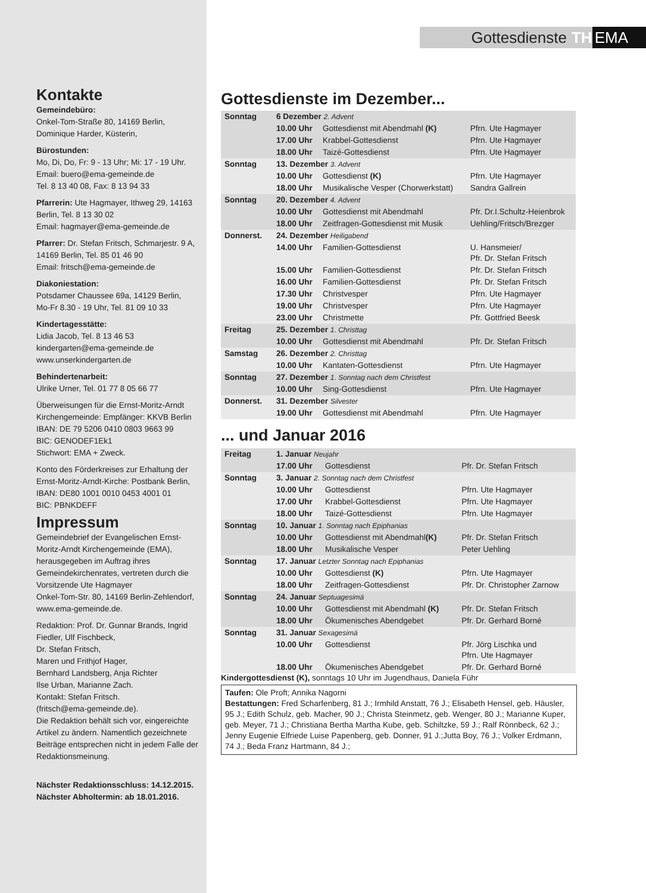Kontakte
Gemeindebüro:
Onkel-Tom-Straße 80, 14169 Berlin,
Dominique Harder, Küsterin,
Bürostunden:
Mo, Di, Do, Fr: 9 - 13 Uhr; Mi: 17 - 19 Uhr.
Email: buero@ema-gemeinde.de
Tel. 8 13 40 08, Fax: 8 13 94 33
Pfarrerin: Ute Hagmayer, Ithweg 29, 14163 Berlin, Tel. 8 13 30 02
Email: hagmayer@ema-gemeinde.de
Pfarrer: Dr. Stefan Fritsch, Schmarjestr. 9 A, 14169 Berlin, Tel. 85 01 46 90
Email: fritsch@ema-gemeinde.de
Diakoniestation:
Potsdamer Chaussee 69a, 14129 Berlin,
Mo-Fr 8.30 - 19 Uhr, Tel. 81 09 10 33
Kindertagesstätte:
Lidia Jacob, Tel. 8 13 46 53
kindergarten@ema-gemeinde.de
www.unserkindergarten.de
Behindertenarbeit:
Ulrike Urner, Tel. 01 77 8 05 66 77
Überweisungen für die Ernst-Moritz-Arndt Kirchengemeinde: Empfänger: KKVB Berlin IBAN: DE 79 5206 0410 0803 9663 99
BIC: GENODEF1Ek1
Stichwort: EMA + Zweck.
Konto des Förderkreises zur Erhaltung der Ernst-Moritz-Arndt-Kirche: Postbank Berlin, IBAN: DE80 1001 0010 0453 4001 01
BIC: PBNKDEFF
Impressum
Gemeindebrief der Evangelischen Ernst-Moritz-Arndt Kirchengemeinde (EMA), herausgegeben im Auftrag ihres Gemeindekirchenrates, vertreten durch die Vorsitzende Ute Hagmayer
Onkel-Tom-Str. 80, 14169 Berlin-Zehlendorf, www.ema-gemeinde.de.
Redaktion: Prof. Dr. Gunnar Brands, Ingrid Fiedler, Ulf Fischbeck,
Dr. Stefan Fritsch,
Maren und Frithjof Hager,
Bernhard Landsberg, Anja Richter
Ilse Urban, Marianne Zach.
Kontakt: Stefan Fritsch.
(fritsch@ema-gemeinde.de).
Die Redaktion behält sich vor, eingereichte Artikel zu ändern. Namentlich gezeichnete Beiträge entsprechen nicht in jedem Falle der Redaktionsmeinung.
Nächster Redaktionsschluss: 14.12.2015.
Nächster Abholtermin: ab 18.01.2016.
Gottesdienste TH EMA
Gottesdienste im Dezember...
| Sonntag | 6 Dezember 2. Advent | | |
| | 10.00 Uhr | Gottesdienst mit Abendmahl (K) | Pfrn. Ute Hagmayer |
| | 17.00 Uhr | Krabbel-Gottesdienst | Pfrn. Ute Hagmayer |
| | 18.00 Uhr | Taizé-Gottesdienst | Pfrn. Ute Hagmayer |
| Sonntag | 13. Dezember 3. Advent | | |
| | 10.00 Uhr | Gottesdienst (K) | Pfrn. Ute Hagmayer |
| | 18.00 Uhr | Musikalische Vesper (Chorwerkstatt) | Sandra Gallrein |
| Sonntag | 20. Dezember 4. Advent | | |
| | 10.00 Uhr | Gottesdienst mit Abendmahl | Pfr. Dr.I.Schultz-Heienbrok |
| | 18.00 Uhr | Zeitfragen-Gottesdienst mit Musik | Uehling/Fritsch/Brezger |
| Donnerst. | 24. Dezember Heiligabend | | |
| | 14.00 Uhr | Familien-Gottesdienst | U. Hansmeier/ Pfr. Dr. Stefan Fritsch |
| | 15.00 Uhr | Familien-Gottesdienst | Pfr. Dr. Stefan Fritsch |
| | 16.00 Uhr | Familien-Gottesdienst | Pfr. Dr. Stefan Fritsch |
| | 17.30 Uhr | Christvesper | Pfrn. Ute Hagmayer |
| | 19.00 Uhr | Christvesper | Pfrn. Ute Hagmayer |
| | 23.00 Uhr | Christmette | Pfr. Gottfried Beesk |
| Freitag | 25. Dezember 1. Christtag | | |
| | 10.00 Uhr | Gottesdienst mit Abendmahl | Pfr. Dr. Stefan Fritsch |
| Samstag | 26. Dezember 2. Christtag | | |
| | 10.00 Uhr | Kantaten-Gottesdienst | Pfrn. Ute Hagmayer |
| Sonntag | 27. Dezember 1. Sonntag nach dem Christfest | | |
| | 10.00 Uhr | Sing-Gottesdienst | Pfrn. Ute Hagmayer |
| Donnerst. | 31. Dezember Silvester | | |
| | 19.00 Uhr | Gottesdienst mit Abendmahl | Pfrn. Ute Hagmayer |
... und Januar 2016
| Freitag | 1. Januar Neujahr | | |
| | 17.00 Uhr | Gottesdienst | Pfr. Dr. Stefan Fritsch |
| Sonntag | 3. Januar 2. Sonntag nach dem Christfest | | |
| | 10.00 Uhr | Gottesdienst | Pfrn. Ute Hagmayer |
| | 17.00 Uhr | Krabbel-Gottesdienst | Pfrn. Ute Hagmayer |
| | 18.00 Uhr | Taizé-Gottesdienst | Pfrn. Ute Hagmayer |
| Sonntag | 10. Januar 1. Sonntag nach Epiphanias | | |
| | 10.00 Uhr | Gottesdienst mit Abendmahl (K) | Pfr. Dr. Stefan Fritsch |
| | 18.00 Uhr | Musikalische Vesper | Peter Uehling |
| Sonntag | 17. Januar Letzter Sonntag nach Epiphanias | | |
| | 10.00 Uhr | Gottesdienst (K) | Pfrn. Ute Hagmayer |
| | 18.00 Uhr | Zeitfragen-Gottesdienst | Pfr. Dr. Christopher Zarnow |
| Sonntag | 24. Januar Septuagesimä | | |
| | 10.00 Uhr | Gottesdienst mit Abendmahl (K) | Pfr. Dr. Stefan Fritsch |
| | 18.00 Uhr | Ökumenisches Abendgebet | Pfr. Dr. Gerhard Borné |
| Sonntag | 31. Januar Sexagesimä | | |
| | 10.00 Uhr | Gottesdienst | Pfr. Jörg Lischka und Pfrn. Ute Hagmayer |
| | 18.00 Uhr | Ökumenisches Abendgebet | Pfr. Dr. Gerhard Borné |
Kindergottesdienst (K), sonntags 10 Uhr im Jugendhaus, Daniela Führ
Taufen: Ole Proft; Annika Nagorni
Bestattungen: Fred Scharfenberg, 81 J.; Irmhild Anstatt, 76 J.; Elisabeth Hensel, geb. Häusler, 95 J.; Edith Schulz, geb. Macher, 90 J.; Christa Steinmetz, geb. Wenger, 80 J.; Marianne Kuper, geb. Meyer, 71 J.; Christiana Bertha Martha Kube, geb. Schiltzke, 59 J.; Ralf Rönnbeck, 62 J.; Jenny Eugenie Elfriede Luise Papenberg, geb. Donner, 91 J.;Jutta Boy, 76 J.; Volker Erdmann, 74 J.; Beda Franz Hartmann, 84 J.;